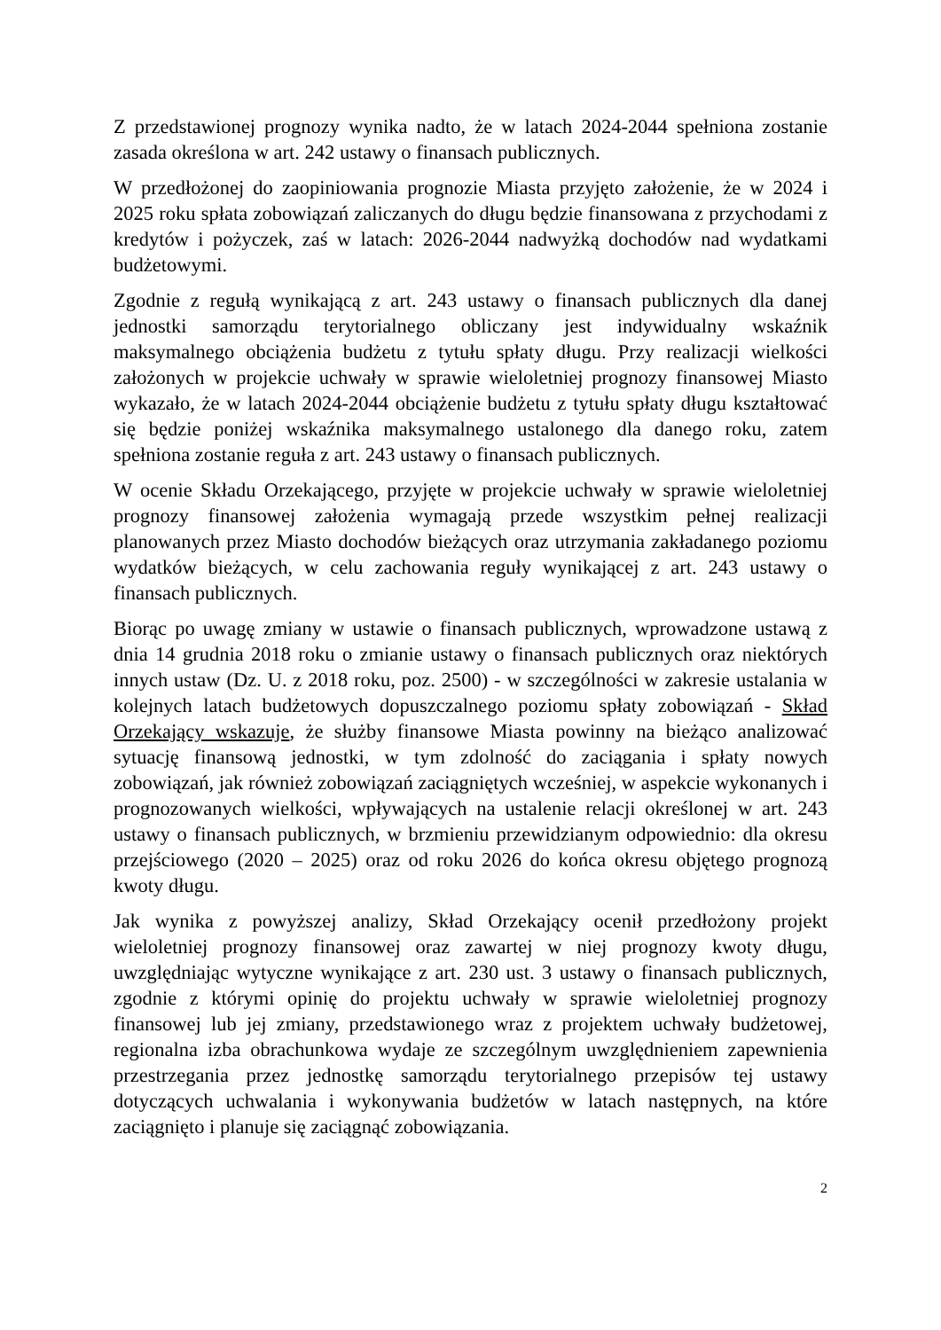Z przedstawionej prognozy wynika nadto, że w latach 2024-2044 spełniona zostanie zasada określona w art. 242 ustawy o finansach publicznych.
W przedłożonej do zaopiniowania prognozie Miasta przyjęto założenie, że w 2024 i 2025 roku spłata zobowiązań zaliczanych do długu będzie finansowana z przychodami z kredytów i pożyczek, zaś w latach: 2026-2044 nadwyżką dochodów nad wydatkami budżetowymi.
Zgodnie z regułą wynikającą z art. 243 ustawy o finansach publicznych dla danej jednostki samorządu terytorialnego obliczany jest indywidualny wskaźnik maksymalnego obciążenia budżetu z tytułu spłaty długu. Przy realizacji wielkości założonych w projekcie uchwały w sprawie wieloletniej prognozy finansowej Miasto wykazało, że w latach 2024-2044 obciążenie budżetu z tytułu spłaty długu kształtować się będzie poniżej wskaźnika maksymalnego ustalonego dla danego roku, zatem spełniona zostanie reguła z art. 243 ustawy o finansach publicznych.
W ocenie Składu Orzekającego, przyjęte w projekcie uchwały w sprawie wieloletniej prognozy finansowej założenia wymagają przede wszystkim pełnej realizacji planowanych przez Miasto dochodów bieżących oraz utrzymania zakładanego poziomu wydatków bieżących, w celu zachowania reguły wynikającej z art. 243 ustawy o finansach publicznych.
Biorąc po uwagę zmiany w ustawie o finansach publicznych, wprowadzone ustawą z dnia 14 grudnia 2018 roku o zmianie ustawy o finansach publicznych oraz niektórych innych ustaw (Dz. U. z 2018 roku, poz. 2500) - w szczególności w zakresie ustalania w kolejnych latach budżetowych dopuszczalnego poziomu spłaty zobowiązań - Skład Orzekający wskazuje, że służby finansowe Miasta powinny na bieżąco analizować sytuację finansową jednostki, w tym zdolność do zaciągania i spłaty nowych zobowiązań, jak również zobowiązań zaciągniętych wcześniej, w aspekcie wykonanych i prognozowanych wielkości, wpływających na ustalenie relacji określonej w art. 243 ustawy o finansach publicznych, w brzmieniu przewidzianym odpowiednio: dla okresu przejściowego (2020 – 2025) oraz od roku 2026 do końca okresu objętego prognozą kwoty długu.
Jak wynika z powyższej analizy, Skład Orzekający ocenił przedłożony projekt wieloletniej prognozy finansowej oraz zawartej w niej prognozy kwoty długu, uwzględniając wytyczne wynikające z art. 230 ust. 3 ustawy o finansach publicznych, zgodnie z którymi opinię do projektu uchwały w sprawie wieloletniej prognozy finansowej lub jej zmiany, przedstawionego wraz z projektem uchwały budżetowej, regionalna izba obrachunkowa wydaje ze szczególnym uwzględnieniem zapewnienia przestrzegania przez jednostkę samorządu terytorialnego przepisów tej ustawy dotyczących uchwalania i wykonywania budżetów w latach następnych, na które zaciągnięto i planuje się zaciągnąć zobowiązania.
2